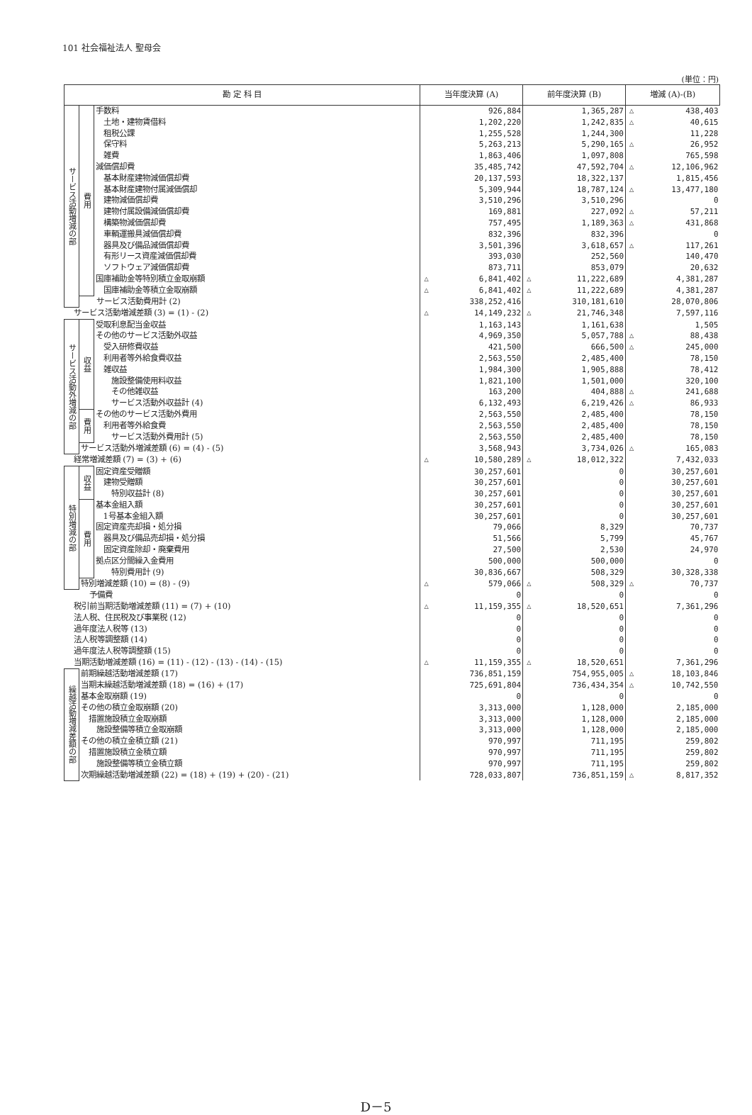101 社会福祉法人 聖母会
(単位：円)
| 勘 定 科 目 | | | 当年度決算 (A) | | 前年度決算 (B) | | 増減 (A)-(B) | |
| --- | --- | --- | --- | --- | --- | --- | --- | --- |
| サービス活動増減の部 | 費用 | 手数料 | | 926,884 | | 1,365,287 | △ | 438,403 |
| | | 土地・建物賃借料 | | 1,202,220 | | 1,242,835 | △ | 40,615 |
| | | 租税公課 | | 1,255,528 | | 1,244,300 | | 11,228 |
| | | 保守料 | | 5,263,213 | | 5,290,165 | △ | 26,952 |
| | | 雑費 | | 1,863,406 | | 1,097,808 | | 765,598 |
| | | 減価償却費 | | 35,485,742 | | 47,592,704 | △ | 12,106,962 |
| | | 基本財産建物減価償却費 | | 20,137,593 | | 18,322,137 | | 1,815,456 |
| | | 基本財産建物付属減価償却 | | 5,309,944 | | 18,787,124 | △ | 13,477,180 |
| | | 建物減価償却費 | | 3,510,296 | | 3,510,296 | | 0 |
| | | 建物付属設備減価償却費 | | 169,881 | | 227,092 | △ | 57,211 |
| | | 構築物減価償却費 | | 757,495 | | 1,189,363 | △ | 431,868 |
| | | 車輌運搬具減価償却費 | | 832,396 | | 832,396 | | 0 |
| | | 器具及び備品減価償却費 | | 3,501,396 | | 3,618,657 | △ | 117,261 |
| | | 有形リース資産減価償却費 | | 393,030 | | 252,560 | | 140,470 |
| | | ソフトウェア減価償却費 | | 873,711 | | 853,079 | | 20,632 |
| | | 国庫補助金等特別積立金取崩額 | △ | 6,841,402 | △ | 11,222,689 | | 4,381,287 |
| | | 国庫補助金等積立金取崩額 | △ | 6,841,402 | △ | 11,222,689 | | 4,381,287 |
| | サービス活動費用計 (2) | | | 338,252,416 | | 310,181,610 | | 28,070,806 |
| サービス活動増減差額 (3) = (1) - (2) | | | △ | 14,149,232 | △ | 21,746,348 | | 7,597,116 |
| サービス活動外増減の部 | 収益 | 受取利息配当金収益 | | 1,163,143 | | 1,161,638 | | 1,505 |
| | | その他のサービス活動外収益 | | 4,969,350 | | 5,057,788 | △ | 88,438 |
| | | 受入研修費収益 | | 421,500 | | 666,500 | △ | 245,000 |
| | | 利用者等外給食費収益 | | 2,563,550 | | 2,485,400 | | 78,150 |
| | | 雑収益 | | 1,984,300 | | 1,905,888 | | 78,412 |
| | | 施設整備使用料収益 | | 1,821,100 | | 1,501,000 | | 320,100 |
| | | その他雑収益 | | 163,200 | | 404,888 | △ | 241,688 |
| | | サービス活動外収益計 (4) | | 6,132,493 | | 6,219,426 | △ | 86,933 |
| | 費用 | その他のサービス活動外費用 | | 2,563,550 | | 2,485,400 | | 78,150 |
| | | 利用者等外給食費 | | 2,563,550 | | 2,485,400 | | 78,150 |
| | | サービス活動外費用計 (5) | | 2,563,550 | | 2,485,400 | | 78,150 |
| | サービス活動外増減差額 (6) = (4) - (5) | | | 3,568,943 | | 3,734,026 | △ | 165,083 |
| 経常増減差額 (7) = (3) + (6) | | | △ | 10,580,289 | △ | 18,012,322 | | 7,432,033 |
| 特別増減の部 | 収益 | 固定資産受贈額 | | 30,257,601 | | 0 | | 30,257,601 |
| | | 建物受贈額 | | 30,257,601 | | 0 | | 30,257,601 |
| | | 特別収益計 (8) | | 30,257,601 | | 0 | | 30,257,601 |
| | 費用 | 基本金組入額 | | 30,257,601 | | 0 | | 30,257,601 |
| | | 1号基本金組入額 | | 30,257,601 | | 0 | | 30,257,601 |
| | | 固定資産売却損・処分損 | | 79,066 | | 8,329 | | 70,737 |
| | | 器具及び備品売却損・処分損 | | 51,566 | | 5,799 | | 45,767 |
| | | 固定資産除却・廃棄費用 | | 27,500 | | 2,530 | | 24,970 |
| | | 拠点区分間繰入金費用 | | 500,000 | | 500,000 | | 0 |
| | | 特別費用計 (9) | | 30,836,667 | | 508,329 | | 30,328,338 |
| | 特別増減差額 (10) = (8) - (9) | | △ | 579,066 | △ | 508,329 | △ | 70,737 |
| 予備費 | | | | 0 | | 0 | | 0 |
| 税引前当期活動増減差額 (11) = (7) + (10) | | | △ | 11,159,355 | △ | 18,520,651 | | 7,361,296 |
| 法人税、住民税及び事業税 (12) | | | | 0 | | 0 | | 0 |
| 過年度法人税等 (13) | | | | 0 | | 0 | | 0 |
| 法人税等調整額 (14) | | | | 0 | | 0 | | 0 |
| 過年度法人税等調整額 (15) | | | | 0 | | 0 | | 0 |
| 当期活動増減差額 (16) = (11) - (12) - (13) - (14) - (15) | | | △ | 11,159,355 | △ | 18,520,651 | | 7,361,296 |
| 繰越活動増減差額の部 | 前期繰越活動増減差額 (17) | | | 736,851,159 | | 754,955,005 | △ | 18,103,846 |
| | 当期末繰越活動増減差額 (18) = (16) + (17) | | | 725,691,804 | | 736,434,354 | △ | 10,742,550 |
| | 基本金取崩額 (19) | | | 0 | | 0 | | 0 |
| | その他の積立金取崩額 (20) | | | 3,313,000 | | 1,128,000 | | 2,185,000 |
| | 措置施設積立金取崩額 | | | 3,313,000 | | 1,128,000 | | 2,185,000 |
| | 施設整備等積立金取崩額 | | | 3,313,000 | | 1,128,000 | | 2,185,000 |
| | その他の積立金積立額 (21) | | | 970,997 | | 711,195 | | 259,802 |
| | 措置施設積立金積立額 | | | 970,997 | | 711,195 | | 259,802 |
| | 施設整備等積立金積立額 | | | 970,997 | | 711,195 | | 259,802 |
| | 次期繰越活動増減差額 (22) = (18) + (19) + (20) - (21) | | | 728,033,807 | | 736,851,159 | △ | 8,817,352 |
D－5